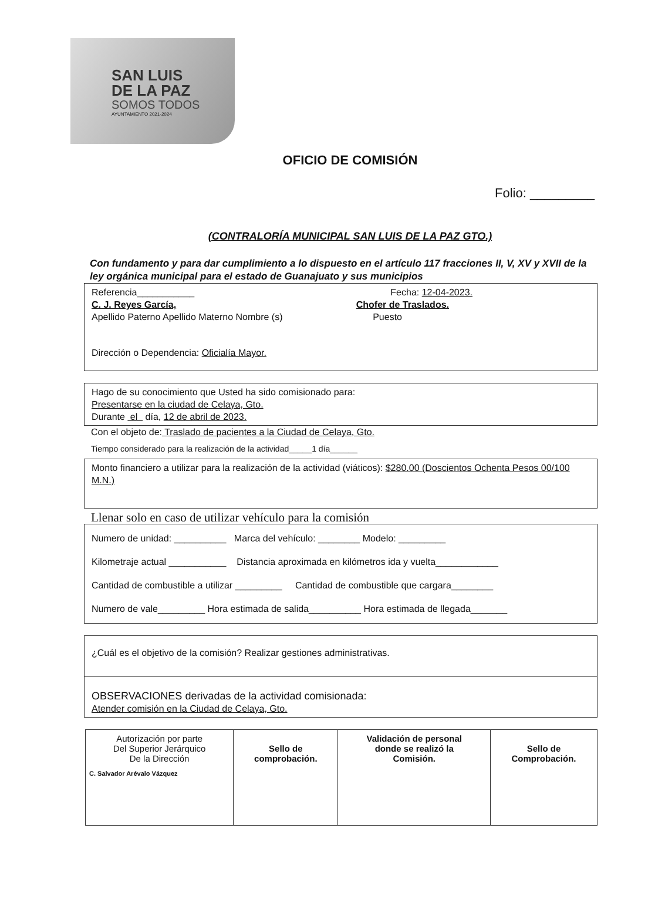SAN LUIS
DE LA PAZ
SOMOS TODOS
AYUNTAMIENTO 2021-2024
OFICIO DE COMISIÓN
Folio: _________
(CONTRALORÍA MUNICIPAL SAN LUIS DE LA PAZ GTO.)
Con fundamento y para dar cumplimiento a lo dispuesto en el artículo 117 fracciones II, V, XV y XVII de la ley orgánica municipal para el estado de Guanajuato y sus municipios
Referencia___________ Fecha: 12-04-2023.
C. J. Reyes García, Chofer de Traslados.
Apellido Paterno Apellido Materno Nombre (s) Puesto
Dirección o Dependencia: Oficialía Mayor.
Hago de su conocimiento que Usted ha sido comisionado para:
Presentarse en la ciudad de Celaya, Gto.
Durante el día, 12 de abril de 2023.
Con el objeto de: Traslado de pacientes a la Ciudad de Celaya, Gto.
Tiempo considerado para la realización de la actividad_____1 día______
Monto financiero a utilizar para la realización de la actividad (viáticos): $280.00 (Doscientos Ochenta Pesos 00/100 M.N.)
Llenar solo en caso de utilizar vehículo para la comisión
Numero de unidad: __________ Marca del vehículo: ________ Modelo: _________
Kilometraje actual ___________ Distancia aproximada en kilómetros ida y vuelta____________
Cantidad de combustible a utilizar _________ Cantidad de combustible que cargara________
Numero de vale_________ Hora estimada de salida__________ Hora estimada de llegada_______
¿Cuál es el objetivo de la comisión? Realizar gestiones administrativas.
OBSERVACIONES derivadas de la actividad comisionada:
Atender comisión en la Ciudad de Celaya, Gto.
| Autorización por parte Del Superior Jerárquico De la Dirección C. Salvador Arévalo Vázquez | Sello de comprobación. | Validación de personal donde se realizó la Comisión. | Sello de Comprobación. |